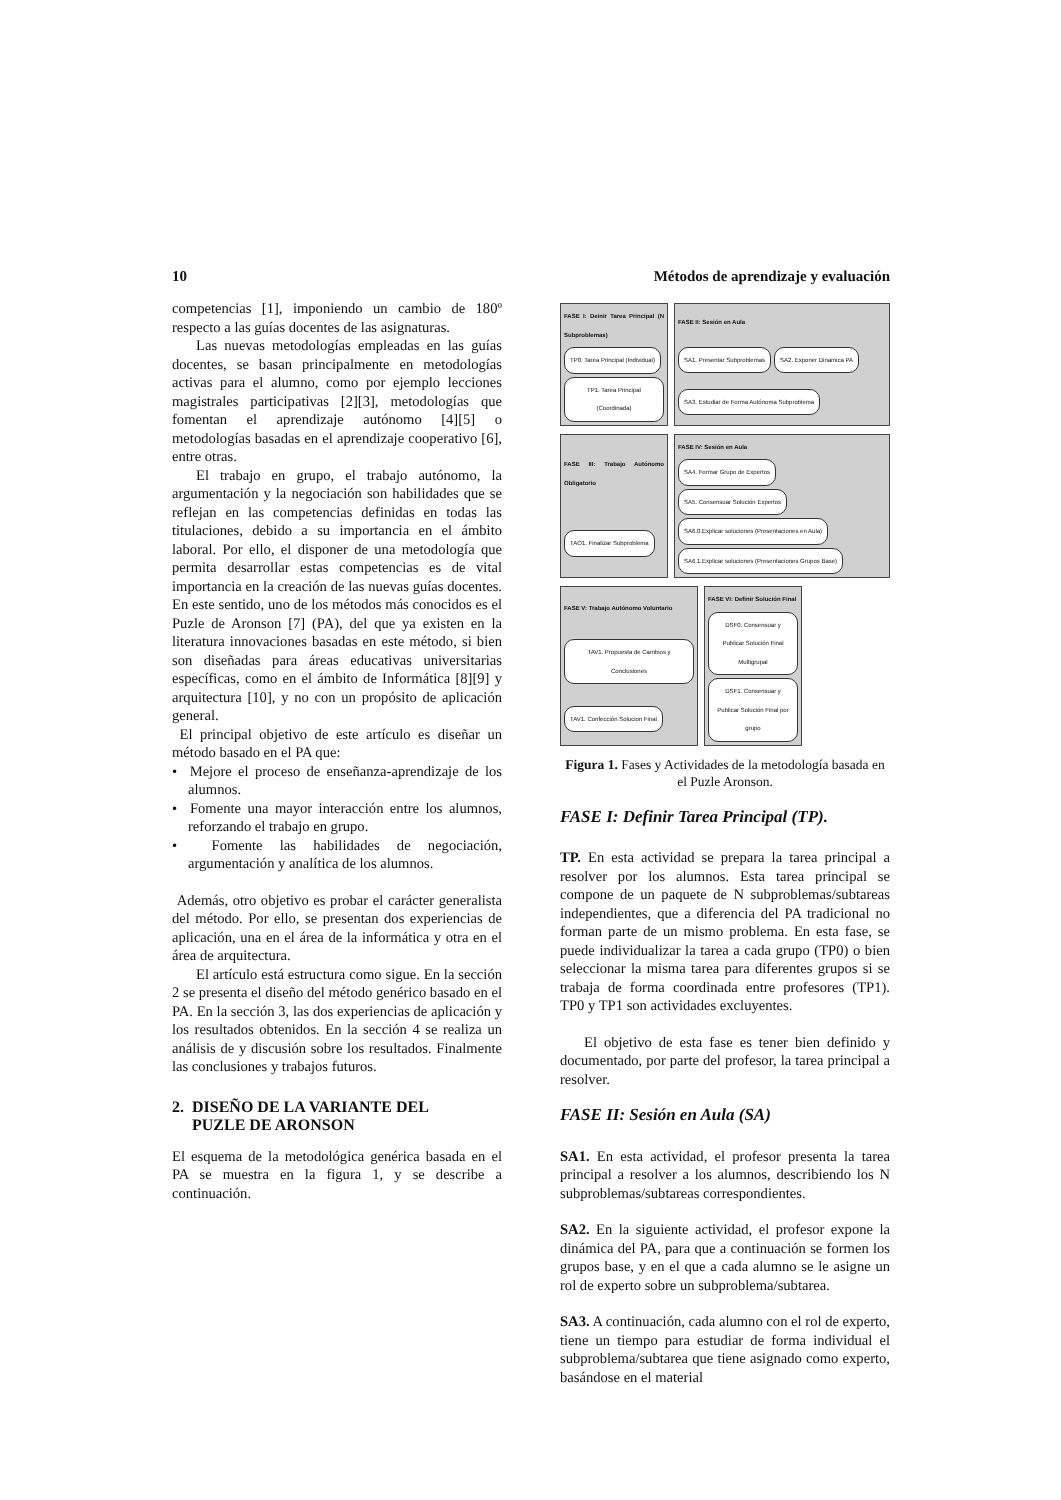10 Métodos de aprendizaje y evaluación
competencias [1], imponiendo un cambio de 180º respecto a las guías docentes de las asignaturas.
Las nuevas metodologías empleadas en las guías docentes, se basan principalmente en metodologías activas para el alumno, como por ejemplo lecciones magistrales participativas [2][3], metodologías que fomentan el aprendizaje autónomo [4][5] o metodologías basadas en el aprendizaje cooperativo [6], entre otras.
El trabajo en grupo, el trabajo autónomo, la argumentación y la negociación son habilidades que se reflejan en las competencias definidas en todas las titulaciones, debido a su importancia en el ámbito laboral. Por ello, el disponer de una metodología que permita desarrollar estas competencias es de vital importancia en la creación de las nuevas guías docentes. En este sentido, uno de los métodos más conocidos es el Puzle de Aronson [7] (PA), del que ya existen en la literatura innovaciones basadas en este método, si bien son diseñadas para áreas educativas universitarias específicas, como en el ámbito de Informática [8][9] y arquitectura [10], y no con un propósito de aplicación general.
El principal objetivo de este artículo es diseñar un método basado en el PA que:
• Mejore el proceso de enseñanza-aprendizaje de los alumnos.
• Fomente una mayor interacción entre los alumnos, reforzando el trabajo en grupo.
• Fomente las habilidades de negociación, argumentación y analítica de los alumnos.
Además, otro objetivo es probar el carácter generalista del método. Por ello, se presentan dos experiencias de aplicación, una en el área de la informática y otra en el área de arquitectura.
El artículo está estructura como sigue. En la sección 2 se presenta el diseño del método genérico basado en el PA. En la sección 3, las dos experiencias de aplicación y los resultados obtenidos. En la sección 4 se realiza un análisis de y discusión sobre los resultados. Finalmente las conclusiones y trabajos futuros.
2. DISEÑO DE LA VARIANTE DEL
PUZLE DE ARONSON
El esquema de la metodológica genérica basada en el PA se muestra en la figura 1, y se describe a continuación.
FASE I: Deinir Tarea Principal (N Subproblemas) TP0. Tarea Principal (Individual) TP1. Tarea Principal (Coordinada)
FASE II: Sesión en Aula SA1. Presentar Subproblemas SA2. Exponer Dinamica PA SA3. Estudiar de Forma Autónoma Subproblema
FASE III: Trabajo Autónomo Obligatorio TAO1. Finalizar Subproblema
FASE IV: Sesión en Aula SA4. Formar Grupo de Expertos SA5. Consensuar Solución Expertos SA6.0.Explicar soluciones (Presentaciones en Aula) SA6.1.Explicar soluciones (Presentaciones Grupos Base)
FASE V: Trabajo Autónomo Voluntario TAV1. Propuesta de Cambios y Conclusiones TAV1. Confección Solucion Final
FASE VI: Definir Solución Final DSF0. Consensuar y Publicar Solución Final Multigrupal DSF1. Consensuar y Publicar Solución Final por grupo
Figura 1. Fases y Actividades de la metodología basada en el Puzle Aronson.
FASE I: Definir Tarea Principal (TP).
TP. En esta actividad se prepara la tarea principal a resolver por los alumnos. Esta tarea principal se compone de un paquete de N subproblemas/subtareas independientes, que a diferencia del PA tradicional no forman parte de un mismo problema. En esta fase, se puede individualizar la tarea a cada grupo (TP0) o bien seleccionar la misma tarea para diferentes grupos si se trabaja de forma coordinada entre profesores (TP1). TP0 y TP1 son actividades excluyentes.
El objetivo de esta fase es tener bien definido y documentado, por parte del profesor, la tarea principal a resolver.
FASE II: Sesión en Aula (SA)
SA1. En esta actividad, el profesor presenta la tarea principal a resolver a los alumnos, describiendo los N subproblemas/subtareas correspondientes.
SA2. En la siguiente actividad, el profesor expone la dinámica del PA, para que a continuación se formen los grupos base, y en el que a cada alumno se le asigne un rol de experto sobre un subproblema/subtarea.
SA3. A continuación, cada alumno con el rol de experto, tiene un tiempo para estudiar de forma individual el subproblema/subtarea que tiene asignado como experto, basándose en el material